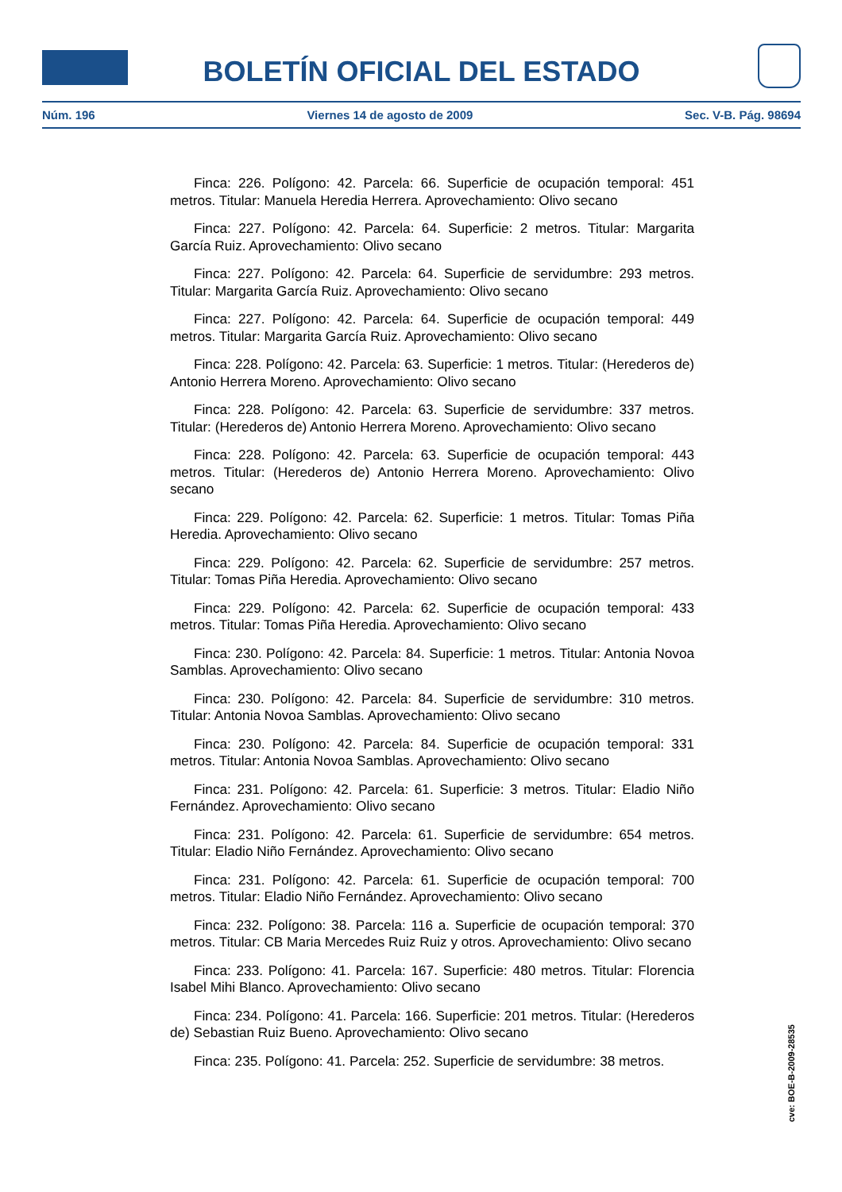BOLETÍN OFICIAL DEL ESTADO
Núm. 196 Viernes 14 de agosto de 2009 Sec. V-B. Pág. 98694
Finca: 226. Polígono: 42. Parcela: 66. Superficie de ocupación temporal: 451 metros. Titular: Manuela Heredia Herrera. Aprovechamiento: Olivo secano
Finca: 227. Polígono: 42. Parcela: 64. Superficie: 2 metros. Titular: Margarita García Ruiz. Aprovechamiento: Olivo secano
Finca: 227. Polígono: 42. Parcela: 64. Superficie de servidumbre: 293 metros. Titular: Margarita García Ruiz. Aprovechamiento: Olivo secano
Finca: 227. Polígono: 42. Parcela: 64. Superficie de ocupación temporal: 449 metros. Titular: Margarita García Ruiz. Aprovechamiento: Olivo secano
Finca: 228. Polígono: 42. Parcela: 63. Superficie: 1 metros. Titular: (Herederos de) Antonio Herrera Moreno. Aprovechamiento: Olivo secano
Finca: 228. Polígono: 42. Parcela: 63. Superficie de servidumbre: 337 metros. Titular: (Herederos de) Antonio Herrera Moreno. Aprovechamiento: Olivo secano
Finca: 228. Polígono: 42. Parcela: 63. Superficie de ocupación temporal: 443 metros. Titular: (Herederos de) Antonio Herrera Moreno. Aprovechamiento: Olivo secano
Finca: 229. Polígono: 42. Parcela: 62. Superficie: 1 metros. Titular: Tomas Piña Heredia. Aprovechamiento: Olivo secano
Finca: 229. Polígono: 42. Parcela: 62. Superficie de servidumbre: 257 metros. Titular: Tomas Piña Heredia. Aprovechamiento: Olivo secano
Finca: 229. Polígono: 42. Parcela: 62. Superficie de ocupación temporal: 433 metros. Titular: Tomas Piña Heredia. Aprovechamiento: Olivo secano
Finca: 230. Polígono: 42. Parcela: 84. Superficie: 1 metros. Titular: Antonia Novoa Samblas. Aprovechamiento: Olivo secano
Finca: 230. Polígono: 42. Parcela: 84. Superficie de servidumbre: 310 metros. Titular: Antonia Novoa Samblas. Aprovechamiento: Olivo secano
Finca: 230. Polígono: 42. Parcela: 84. Superficie de ocupación temporal: 331 metros. Titular: Antonia Novoa Samblas. Aprovechamiento: Olivo secano
Finca: 231. Polígono: 42. Parcela: 61. Superficie: 3 metros. Titular: Eladio Niño Fernández. Aprovechamiento: Olivo secano
Finca: 231. Polígono: 42. Parcela: 61. Superficie de servidumbre: 654 metros. Titular: Eladio Niño Fernández. Aprovechamiento: Olivo secano
Finca: 231. Polígono: 42. Parcela: 61. Superficie de ocupación temporal: 700 metros. Titular: Eladio Niño Fernández. Aprovechamiento: Olivo secano
Finca: 232. Polígono: 38. Parcela: 116 a. Superficie de ocupación temporal: 370 metros. Titular: CB Maria Mercedes Ruiz Ruiz y otros. Aprovechamiento: Olivo secano
Finca: 233. Polígono: 41. Parcela: 167. Superficie: 480 metros. Titular: Florencia Isabel Mihi Blanco. Aprovechamiento: Olivo secano
Finca: 234. Polígono: 41. Parcela: 166. Superficie: 201 metros. Titular: (Herederos de) Sebastian Ruiz Bueno. Aprovechamiento: Olivo secano
Finca: 235. Polígono: 41. Parcela: 252. Superficie de servidumbre: 38 metros.
cve: BOE-B-2009-28535